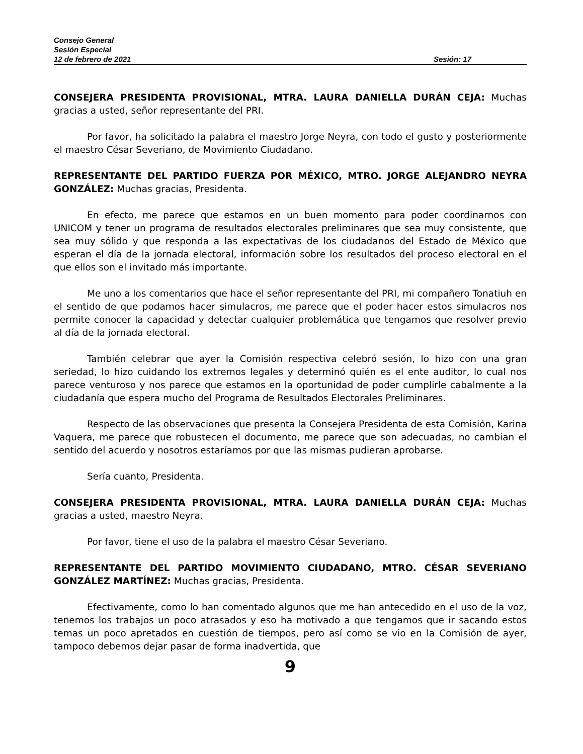Consejo General
Sesión Especial
12 de febrero de 2021 Sesión: 17
CONSEJERA PRESIDENTA PROVISIONAL, MTRA. LAURA DANIELLA DURÁN CEJA: Muchas gracias a usted, señor representante del PRI.
Por favor, ha solicitado la palabra el maestro Jorge Neyra, con todo el gusto y posteriormente el maestro César Severiano, de Movimiento Ciudadano.
REPRESENTANTE DEL PARTIDO FUERZA POR MÉXICO, MTRO. JORGE ALEJANDRO NEYRA GONZÁLEZ: Muchas gracias, Presidenta.
En efecto, me parece que estamos en un buen momento para poder coordinarnos con UNICOM y tener un programa de resultados electorales preliminares que sea muy consistente, que sea muy sólido y que responda a las expectativas de los ciudadanos del Estado de México que esperan el día de la jornada electoral, información sobre los resultados del proceso electoral en el que ellos son el invitado más importante.
Me uno a los comentarios que hace el señor representante del PRI, mi compañero Tonatiuh en el sentido de que podamos hacer simulacros, me parece que el poder hacer estos simulacros nos permite conocer la capacidad y detectar cualquier problemática que tengamos que resolver previo al día de la jornada electoral.
También celebrar que ayer la Comisión respectiva celebró sesión, lo hizo con una gran seriedad, lo hizo cuidando los extremos legales y determinó quién es el ente auditor, lo cual nos parece venturoso y nos parece que estamos en la oportunidad de poder cumplirle cabalmente a la ciudadanía que espera mucho del Programa de Resultados Electorales Preliminares.
Respecto de las observaciones que presenta la Consejera Presidenta de esta Comisión, Karina Vaquera, me parece que robustecen el documento, me parece que son adecuadas, no cambian el sentido del acuerdo y nosotros estaríamos por que las mismas pudieran aprobarse.
Sería cuanto, Presidenta.
CONSEJERA PRESIDENTA PROVISIONAL, MTRA. LAURA DANIELLA DURÁN CEJA: Muchas gracias a usted, maestro Neyra.
Por favor, tiene el uso de la palabra el maestro César Severiano.
REPRESENTANTE DEL PARTIDO MOVIMIENTO CIUDADANO, MTRO. CÉSAR SEVERIANO GONZÁLEZ MARTÍNEZ: Muchas gracias, Presidenta.
Efectivamente, como lo han comentado algunos que me han antecedido en el uso de la voz, tenemos los trabajos un poco atrasados y eso ha motivado a que tengamos que ir sacando estos temas un poco apretados en cuestión de tiempos, pero así como se vio en la Comisión de ayer, tampoco debemos dejar pasar de forma inadvertida, que
9